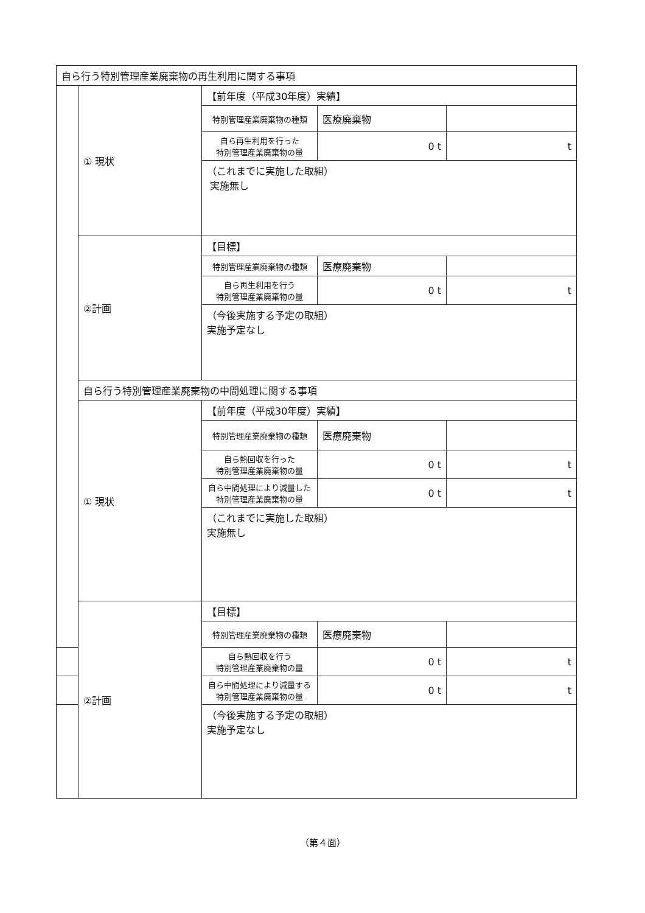| 自ら行う特別管理産業廃棄物の再生利用に関する事項 | | | | |
| | ① 現状 | 【前年度（平成30年度）実績】 | | |
| | | 特別管理産業廃棄物の種類 | 医療廃棄物 | |
| | | 自ら再生利用を行った 特別管理産業廃棄物の量 | 0 t | t |
| | | （これまでに実施した取組） 実施無し | | |
| | ②計画 | 【目標】 | | |
| | | 特別管理産業廃棄物の種類 | 医療廃棄物 | |
| | | 自ら再生利用を行う 特別管理産業廃棄物の量 | 0 t | t |
| | | （今後実施する予定の取組） 実施予定なし | | |
| | 自ら行う特別管理産業廃棄物の中間処理に関する事項 | | | |
| | ① 現状 | 【前年度（平成30年度）実績】 | | |
| | | 特別管理産業廃棄物の種類 | 医療廃棄物 | |
| | | 自ら熱回収を行った 特別管理産業廃棄物の量 | 0 t | t |
| | | 自ら中間処理により減量した 特別管理産業廃棄物の量 | 0 t | t |
| | | （これまでに実施した取組） 実施無し | | |
| | ②計画 | 【目標】 | | |
| | | 特別管理産業廃棄物の種類 | 医療廃棄物 | |
| | | 自ら熱回収を行う 特別管理産業廃棄物の量 | 0 t | t |
| | | 自ら中間処理により減量する 特別管理産業廃棄物の量 | 0 t | t |
| | | （今後実施する予定の取組） 実施予定なし | | |
（第４面）